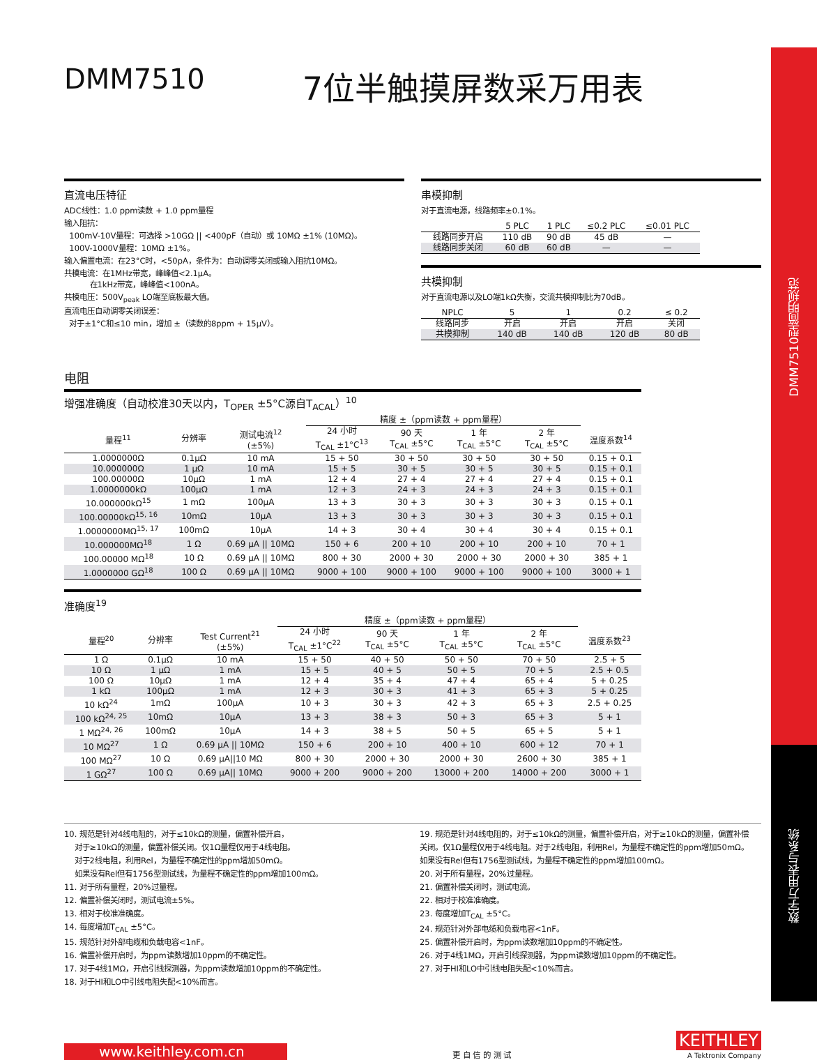DMM7510型简明规范
数字万用表与系统
DMM7510 7位半触摸屏数采万用表
直流电压特征
ADC线性：1.0 ppm读数 + 1.0 ppm量程
输入阻抗：
100mV-10V量程：可选择 >10GΩ || <400pF（自动）或 10MΩ ±1% (10MΩ)。
100V-1000V量程：10MΩ ±1%。
输入偏置电流：在23°C时，<50pA，条件为：自动调零关闭或输入阻抗10MΩ。
共模电流：在1MHz带宽，峰峰值<2.1μA。
在1kHz带宽，峰峰值<100nA。
共模电压：500V<sub>peak</sub> LO端至底板最大值。
直流电压自动调零关闭误差：
对于±1°C和≤10 min，增加 ±（读数的8ppm + 15μV）。
串模抑制
对于直流电源，线路频率±0.1%。
| | 5 PLC | 1 PLC | ≤0.2 PLC | ≤0.01 PLC |
| --- | --- | --- | --- | --- |
| 线路同步开启 | 110 dB | 90 dB | 45 dB | — |
| 线路同步关闭 | 60 dB | 60 dB | — | — |
共模抑制
对于直流电源以及LO端1kΩ失衡，交流共模抑制比为70dB。
| NPLC | 5 | 1 | 0.2 | ≤ 0.2 |
| --- | --- | --- | --- | --- |
| 线路同步 | 开启 | 开启 | 开启 | 关闭 |
| 共模抑制 | 140 dB | 140 dB | 120 dB | 80 dB |
电阻
增强准确度（自动校准30天以内，T<sub>OPER</sub> ±5°C源自T<sub>ACAL</sub>）<sup>10</sup>
| | | | 精度 ±（ppm读数 + ppm量程） | | | | |
| --- | --- | --- | --- | --- | --- | --- | --- |
| 量程<sup>11</sup> | 分辨率 | 测试电流<sup>12</sup> (±5%) | 24 小时 T<sub>CAL</sub> ±1°C<sup>13</sup> | 90 天 T<sub>CAL</sub> ±5°C | 1 年 T<sub>CAL</sub> ±5°C | 2 年 T<sub>CAL</sub> ±5°C | 温度系数<sup>14</sup> |
| 1.0000000Ω | 0.1μΩ | 10 mA | 15 + 50 | 30 + 50 | 30 + 50 | 30 + 50 | 0.15 + 0.1 |
| 10.000000Ω | 1 μΩ | 10 mA | 15 + 5 | 30 + 5 | 30 + 5 | 30 + 5 | 0.15 + 0.1 |
| 100.00000Ω | 10μΩ | 1 mA | 12 + 4 | 27 + 4 | 27 + 4 | 27 + 4 | 0.15 + 0.1 |
| 1.0000000kΩ | 100μΩ | 1 mA | 12 + 3 | 24 + 3 | 24 + 3 | 24 + 3 | 0.15 + 0.1 |
| 10.000000kΩ<sup>15</sup> | 1 mΩ | 100μA | 13 + 3 | 30 + 3 | 30 + 3 | 30 + 3 | 0.15 + 0.1 |
| 100.00000kΩ<sup>15, 16</sup> | 10mΩ | 10μA | 13 + 3 | 30 + 3 | 30 + 3 | 30 + 3 | 0.15 + 0.1 |
| 1.0000000MΩ<sup>15, 17</sup> | 100mΩ | 10μA | 14 + 3 | 30 + 4 | 30 + 4 | 30 + 4 | 0.15 + 0.1 |
| 10.000000MΩ<sup>18</sup> | 1 Ω | 0.69 μA // 10MΩ | 150 + 6 | 200 + 10 | 200 + 10 | 200 + 10 | 70 + 1 |
| 100.00000 MΩ<sup>18</sup> | 10 Ω | 0.69 μA // 10MΩ | 800 + 30 | 2000 + 30 | 2000 + 30 | 2000 + 30 | 385 + 1 |
| 1.0000000 GΩ<sup>18</sup> | 100 Ω | 0.69 μA // 10MΩ | 9000 + 100 | 9000 + 100 | 9000 + 100 | 9000 + 100 | 3000 + 1 |
准确度<sup>19</sup>
| | | | 精度 ±（ppm读数 + ppm量程） | | | | |
| --- | --- | --- | --- | --- | --- | --- | --- |
| 量程<sup>20</sup> | 分辨率 | Test Current<sup>21</sup> (±5%) | 24 小时 T<sub>CAL</sub> ±1°C<sup>22</sup> | 90 天 T<sub>CAL</sub> ±5°C | 1 年 T<sub>CAL</sub> ±5°C | 2 年 T<sub>CAL</sub> ±5°C | 温度系数<sup>23</sup> |
| 1 Ω | 0.1μΩ | 10 mA | 15 + 50 | 40 + 50 | 50 + 50 | 70 + 50 | 2.5 + 5 |
| 10 Ω | 1 μΩ | 1 mA | 15 + 5 | 40 + 5 | 50 + 5 | 70 + 5 | 2.5 + 0.5 |
| 100 Ω | 10μΩ | 1 mA | 12 + 4 | 35 + 4 | 47 + 4 | 65 + 4 | 5 + 0.25 |
| 1 kΩ | 100μΩ | 1 mA | 12 + 3 | 30 + 3 | 41 + 3 | 65 + 3 | 5 + 0.25 |
| 10 kΩ<sup>24</sup> | 1mΩ | 100μA | 10 + 3 | 30 + 3 | 42 + 3 | 65 + 3 | 2.5 + 0.25 |
| 100 kΩ<sup>24, 25</sup> | 10mΩ | 10μA | 13 + 3 | 38 + 3 | 50 + 3 | 65 + 3 | 5 + 1 |
| 1 MΩ<sup>24, 26</sup> | 100mΩ | 10μA | 14 + 3 | 38 + 5 | 50 + 5 | 65 + 5 | 5 + 1 |
| 10 MΩ<sup>27</sup> | 1 Ω | 0.69 μA // 10MΩ | 150 + 6 | 200 + 10 | 400 + 10 | 600 + 12 | 70 + 1 |
| 100 MΩ<sup>27</sup> | 10 Ω | 0.69 μA//10 MΩ | 800 + 30 | 2000 + 30 | 2000 + 30 | 2600 + 30 | 385 + 1 |
| 1 GΩ<sup>27</sup> | 100 Ω | 0.69 μA// 10MΩ | 9000 + 200 | 9000 + 200 | 13000 + 200 | 14000 + 200 | 3000 + 1 |
10. 规范是针对4线电阻的，对于≤10kΩ的测量，偏置补偿开启，
对于≥10kΩ的测量，偏置补偿关闭。仅1Ω量程仅用于4线电阻。
对于2线电阻，利用Rel，为量程不确定性的ppm增加50mΩ。
如果没有Rel但有1756型测试线，为量程不确定性的ppm增加100mΩ。
11. 对于所有量程，20%过量程。
12. 偏置补偿关闭时，测试电流±5%。
13. 相对于校准准确度。
14. 每度增加T<sub>CAL</sub> ±5°C。
15. 规范针对外部电缆和负载电容<1nF。
16. 偏置补偿开启时，为ppm读数增加10ppm的不确定性。
17. 对于4线1MΩ，开启引线探测器，为ppm读数增加10ppm的不确定性。
18. 对于HI和LO中引线电阻失配<10%而言。
19. 规范是针对4线电阻的，对于≤10kΩ的测量，偏置补偿开启，对于≥10kΩ的测量，偏置补偿关闭。仅1Ω量程仅用于4线电阻。对于2线电阻，利用Rel，为量程不确定性的ppm增加50mΩ。如果没有Rel但有1756型测试线，为量程不确定性的ppm增加100mΩ。
20. 对于所有量程，20%过量程。
21. 偏置补偿关闭时，测试电流。
22. 相对于校准准确度。
23. 每度增加T<sub>CAL</sub> ±5°C。
24. 规范针对外部电缆和负载电容<1nF。
25. 偏置补偿开启时，为ppm读数增加10ppm的不确定性。
26. 对于4线1MΩ，开启引线探测器，为ppm读数增加10ppm的不确定性。
27. 对于HI和LO中引线电阻失配<10%而言。
www.keithley.com.cn
更 自 信 的 测 试
KEITHLEY
A Tektronix Company